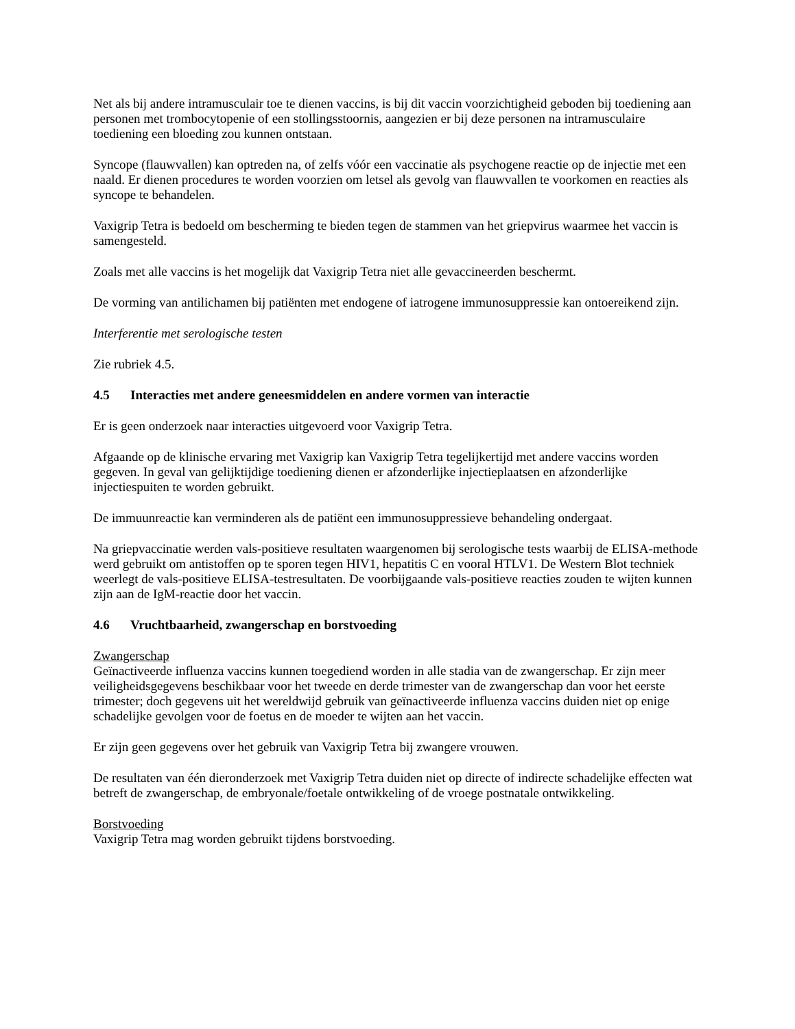Net als bij andere intramusculair toe te dienen vaccins, is bij dit vaccin voorzichtigheid geboden bij toediening aan personen met trombocytopenie of een stollingsstoornis, aangezien er bij deze personen na intramusculaire toediening een bloeding zou kunnen ontstaan.
Syncope (flauwvallen) kan optreden na, of zelfs vóór een vaccinatie als psychogene reactie op de injectie met een naald. Er dienen procedures te worden voorzien om letsel als gevolg van flauwvallen te voorkomen en reacties als syncope te behandelen.
Vaxigrip Tetra is bedoeld om bescherming te bieden tegen de stammen van het griepvirus waarmee het vaccin is samengesteld.
Zoals met alle vaccins is het mogelijk dat Vaxigrip Tetra niet alle gevaccineerden beschermt.
De vorming van antilichamen bij patiënten met endogene of iatrogene immunosuppressie kan ontoereikend zijn.
Interferentie met serologische testen
Zie rubriek 4.5.
4.5 Interacties met andere geneesmiddelen en andere vormen van interactie
Er is geen onderzoek naar interacties uitgevoerd voor Vaxigrip Tetra.
Afgaande op de klinische ervaring met Vaxigrip kan Vaxigrip Tetra tegelijkertijd met andere vaccins worden gegeven. In geval van gelijktijdige toediening dienen er afzonderlijke injectieplaatsen en afzonderlijke injectiespuiten te worden gebruikt.
De immuunreactie kan verminderen als de patiënt een immunosuppressieve behandeling ondergaat.
Na griepvaccinatie werden vals-positieve resultaten waargenomen bij serologische tests waarbij de ELISA-methode werd gebruikt om antistoffen op te sporen tegen HIV1, hepatitis C en vooral HTLV1. De Western Blot techniek weerlegt de vals-positieve ELISA-testresultaten. De voorbijgaande vals-positieve reacties zouden te wijten kunnen zijn aan de IgM-reactie door het vaccin.
4.6 Vruchtbaarheid, zwangerschap en borstvoeding
Zwangerschap
Geïnactiveerde influenza vaccins kunnen toegediend worden in alle stadia van de zwangerschap. Er zijn meer veiligheidsgegevens beschikbaar voor het tweede en derde trimester van de zwangerschap dan voor het eerste trimester; doch gegevens uit het wereldwijd gebruik van geïnactiveerde influenza vaccins duiden niet op enige schadelijke gevolgen voor de foetus en de moeder te wijten aan het vaccin.
Er zijn geen gegevens over het gebruik van Vaxigrip Tetra bij zwangere vrouwen.
De resultaten van één dieronderzoek met Vaxigrip Tetra duiden niet op directe of indirecte schadelijke effecten wat betreft de zwangerschap, de embryonale/foetale ontwikkeling of de vroege postnatale ontwikkeling.
Borstvoeding
Vaxigrip Tetra mag worden gebruikt tijdens borstvoeding.